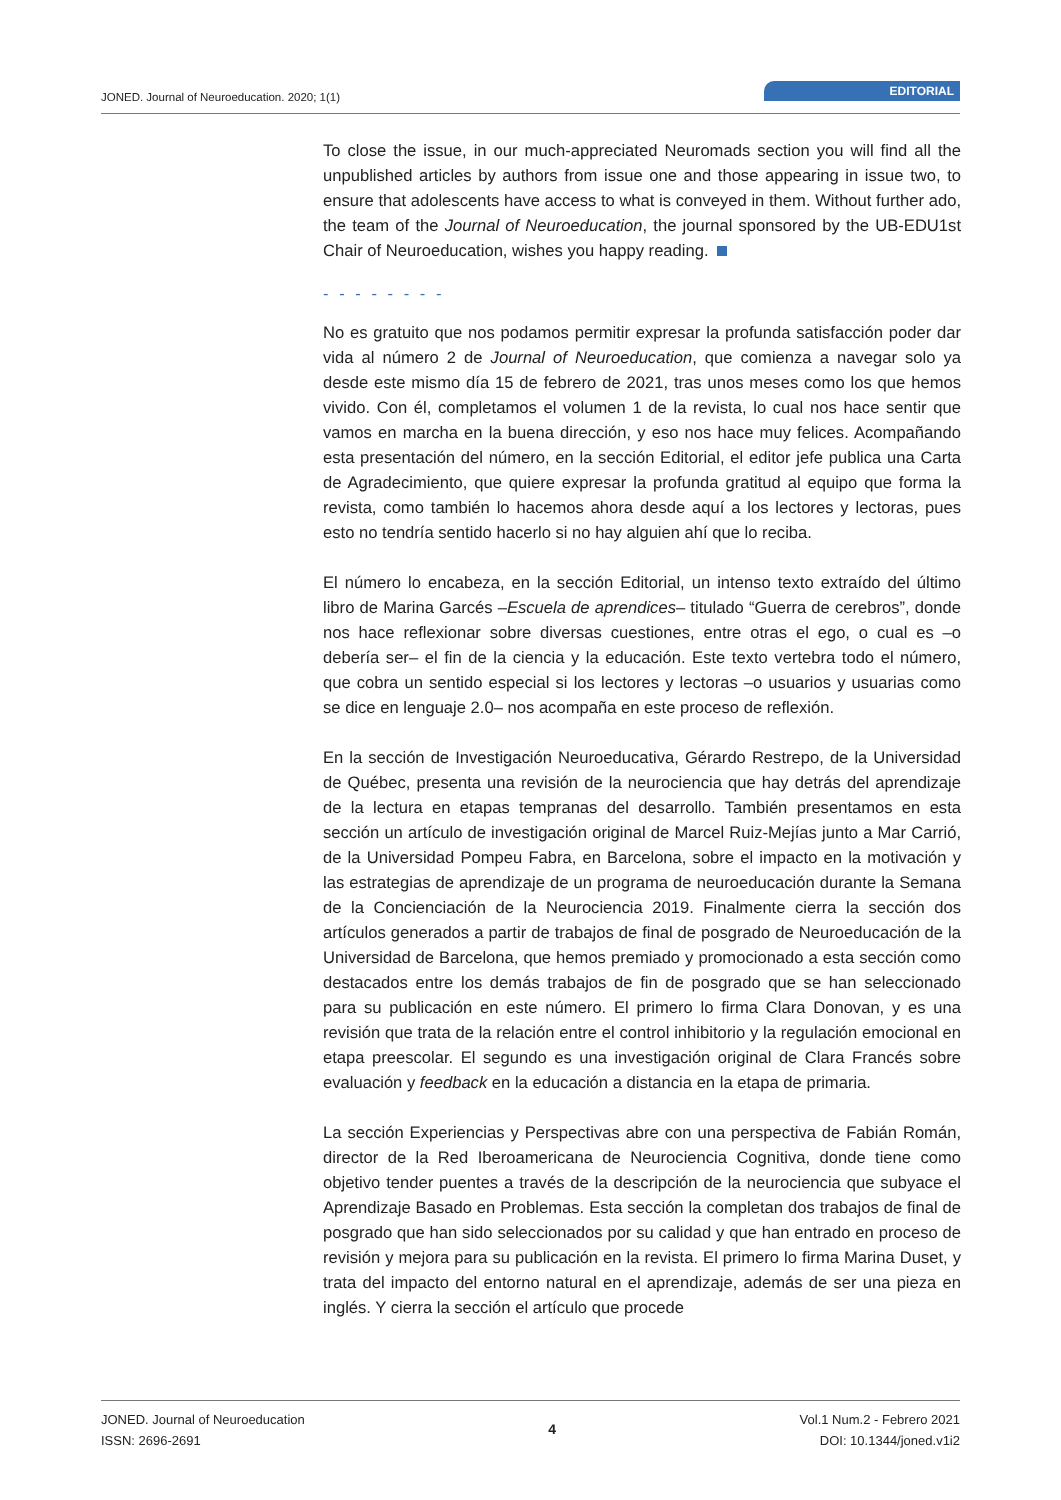JONED. Journal of Neuroeducation. 2020; 1(1)
EDITORIAL
To close the issue, in our much-appreciated Neuromads section you will find all the unpublished articles by authors from issue one and those appearing in issue two, to ensure that adolescents have access to what is conveyed in them. Without further ado, the team of the Journal of Neuroeducation, the journal sponsored by the UB-EDU1st Chair of Neuroeducation, wishes you happy reading.
- - - - - - - -
No es gratuito que nos podamos permitir expresar la profunda satisfacción poder dar vida al número 2 de Journal of Neuroeducation, que comienza a navegar solo ya desde este mismo día 15 de febrero de 2021, tras unos meses como los que hemos vivido. Con él, completamos el volumen 1 de la revista, lo cual nos hace sentir que vamos en marcha en la buena dirección, y eso nos hace muy felices. Acompañando esta presentación del número, en la sección Editorial, el editor jefe publica una Carta de Agradecimiento, que quiere expresar la profunda gratitud al equipo que forma la revista, como también lo hacemos ahora desde aquí a los lectores y lectoras, pues esto no tendría sentido hacerlo si no hay alguien ahí que lo reciba.
El número lo encabeza, en la sección Editorial, un intenso texto extraído del último libro de Marina Garcés –Escuela de aprendices– titulado “Guerra de cerebros”, donde nos hace reflexionar sobre diversas cuestiones, entre otras el ego, o cual es –o debería ser– el fin de la ciencia y la educación. Este texto vertebra todo el número, que cobra un sentido especial si los lectores y lectoras –o usuarios y usuarias como se dice en lenguaje 2.0– nos acompaña en este proceso de reflexión.
En la sección de Investigación Neuroeducativa, Gérardo Restrepo, de la Universidad de Québec, presenta una revisión de la neurociencia que hay detrás del aprendizaje de la lectura en etapas tempranas del desarrollo. También presentamos en esta sección un artículo de investigación original de Marcel Ruiz-Mejías junto a Mar Carrió, de la Universidad Pompeu Fabra, en Barcelona, sobre el impacto en la motivación y las estrategias de aprendizaje de un programa de neuroeducación durante la Semana de la Concienciación de la Neurociencia 2019. Finalmente cierra la sección dos artículos generados a partir de trabajos de final de posgrado de Neuroeducación de la Universidad de Barcelona, que hemos premiado y promocionado a esta sección como destacados entre los demás trabajos de fin de posgrado que se han seleccionado para su publicación en este número. El primero lo firma Clara Donovan, y es una revisión que trata de la relación entre el control inhibitorio y la regulación emocional en etapa preescolar. El segundo es una investigación original de Clara Francés sobre evaluación y feedback en la educación a distancia en la etapa de primaria.
La sección Experiencias y Perspectivas abre con una perspectiva de Fabián Román, director de la Red Iberoamericana de Neurociencia Cognitiva, donde tiene como objetivo tender puentes a través de la descripción de la neurociencia que subyace el Aprendizaje Basado en Problemas. Esta sección la completan dos trabajos de final de posgrado que han sido seleccionados por su calidad y que han entrado en proceso de revisión y mejora para su publicación en la revista. El primero lo firma Marina Duset, y trata del impacto del entorno natural en el aprendizaje, además de ser una pieza en inglés. Y cierra la sección el artículo que procede
JONED. Journal of Neuroeducation
ISSN: 2696-2691
4
Vol.1 Num.2 - Febrero 2021
DOI: 10.1344/joned.v1i2